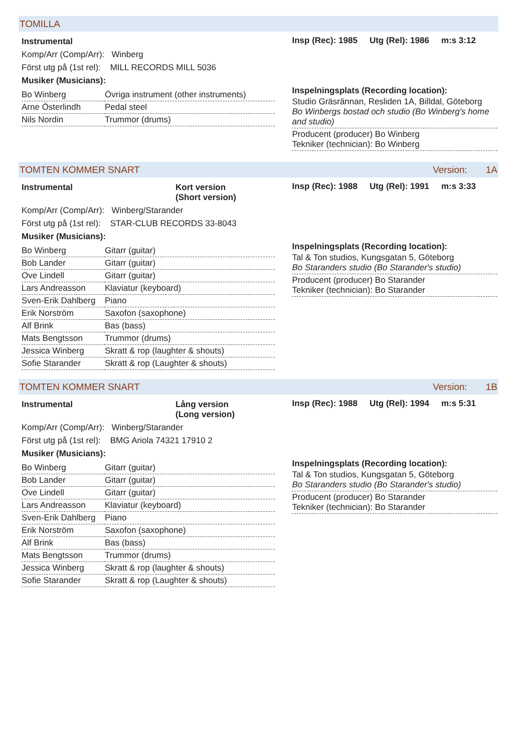TOMILLA
Instrumental
Komp/Arr (Comp/Arr): Winberg
Först utg på (1st rel): MILL RECORDS MILL 5036
Musiker (Musicians):
| Bo Winberg | Övriga instrument (other instruments) |
| Arne Österlindh | Pedal steel |
| Nils Nordin | Trummor (drums) |
Insp (Rec): 1985 Utg (Rel): 1986 m:s 3:12
Inspelningsplats (Recording location):
| Studio Gräsrännan, Resliden 1A, Billdal, Göteborg Bo Winbergs bostad och studio (Bo Winberg's home and studio) |
| Producent (producer) Bo Winberg Tekniker (technician): Bo Winberg |
TOMTEN KOMMER SNART Version: 1A
Instrumental Kort version
(Short version)
Komp/Arr (Comp/Arr): Winberg/Starander
Först utg på (1st rel): STAR-CLUB RECORDS 33-8043
Musiker (Musicians):
| Bo Winberg | Gitarr (guitar) |
| Bob Lander | Gitarr (guitar) |
| Ove Lindell | Gitarr (guitar) |
| Lars Andreasson | Klaviatur (keyboard) |
| Sven-Erik Dahlberg | Piano |
| Erik Norström | Saxofon (saxophone) |
| Alf Brink | Bas (bass) |
| Mats Bengtsson | Trummor (drums) |
| Jessica Winberg | Skratt & rop (laughter & shouts) |
| Sofie Starander | Skratt & rop (Laughter & shouts) |
Insp (Rec): 1988 Utg (Rel): 1991 m:s 3:33
Inspelningsplats (Recording location):
| Tal & Ton studios, Kungsgatan 5, Göteborg Bo Staranders studio (Bo Starander's studio) |
| Producent (producer) Bo Starander Tekniker (technician): Bo Starander |
TOMTEN KOMMER SNART Version: 1B
Instrumental Lång version
(Long version)
Komp/Arr (Comp/Arr): Winberg/Starander
Först utg på (1st rel): BMG Ariola 74321 17910 2
Musiker (Musicians):
| Bo Winberg | Gitarr (guitar) |
| Bob Lander | Gitarr (guitar) |
| Ove Lindell | Gitarr (guitar) |
| Lars Andreasson | Klaviatur (keyboard) |
| Sven-Erik Dahlberg | Piano |
| Erik Norström | Saxofon (saxophone) |
| Alf Brink | Bas (bass) |
| Mats Bengtsson | Trummor (drums) |
| Jessica Winberg | Skratt & rop (laughter & shouts) |
| Sofie Starander | Skratt & rop (Laughter & shouts) |
Insp (Rec): 1988 Utg (Rel): 1994 m:s 5:31
Inspelningsplats (Recording location):
| Tal & Ton studios, Kungsgatan 5, Göteborg Bo Staranders studio (Bo Starander's studio) |
| Producent (producer) Bo Starander Tekniker (technician): Bo Starander |